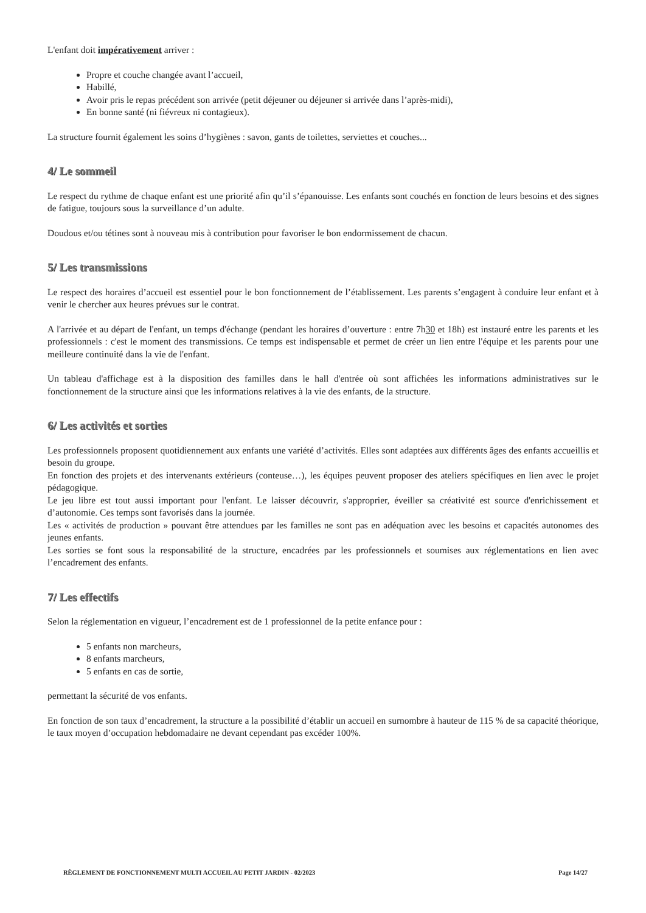L'enfant doit impérativement arriver :
Propre et couche changée avant l’accueil,
Habillé,
Avoir pris le repas précédent son arrivée (petit déjeuner ou déjeuner si arrivée dans l’après-midi),
En bonne santé (ni fiévreux ni contagieux).
La structure fournit également les soins d’hygiènes : savon, gants de toilettes, serviettes et couches...
4/ Le sommeil
Le respect du rythme de chaque enfant est une priorité afin qu’il s’épanouisse. Les enfants sont couchés en fonction de leurs besoins et des signes de fatigue, toujours sous la surveillance d’un adulte.
Doudous et/ou tétines sont à nouveau mis à contribution pour favoriser le bon endormissement de chacun.
5/ Les transmissions
Le respect des horaires d’accueil est essentiel pour le bon fonctionnement de l’établissement. Les parents s’engagent à conduire leur enfant et à venir le chercher aux heures prévues sur le contrat.
A l'arrivée et au départ de l'enfant, un temps d'échange (pendant les horaires d’ouverture : entre 7h30 et 18h) est instauré entre les parents et les professionnels : c'est le moment des transmissions. Ce temps est indispensable et permet de créer un lien entre l'équipe et les parents pour une meilleure continuité dans la vie de l'enfant.
Un tableau d'affichage est à la disposition des familles dans le hall d'entrée où sont affichées les informations administratives sur le fonctionnement de la structure ainsi que les informations relatives à la vie des enfants, de la structure.
6/ Les activités et sorties
Les professionnels proposent quotidiennement aux enfants une variété d’activités. Elles sont adaptées aux différents âges des enfants accueillis et besoin du groupe.
En fonction des projets et des intervenants extérieurs (conteuse…), les équipes peuvent proposer des ateliers spécifiques en lien avec le projet pédagogique.
Le jeu libre est tout aussi important pour l'enfant. Le laisser découvrir, s'approprier, éveiller sa créativité est source d'enrichissement et d’autonomie. Ces temps sont favorisés dans la journée.
Les « activités de production » pouvant être attendues par les familles ne sont pas en adéquation avec les besoins et capacités autonomes des jeunes enfants.
Les sorties se font sous la responsabilité de la structure, encadrées par les professionnels et soumises aux réglementations en lien avec l’encadrement des enfants.
7/ Les effectifs
Selon la réglementation en vigueur, l’encadrement est de 1 professionnel de la petite enfance pour :
5 enfants non marcheurs,
8 enfants marcheurs,
5 enfants en cas de sortie,
permettant la sécurité de vos enfants.
En fonction de son taux d’encadrement, la structure a la possibilité d’établir un accueil en surnombre à hauteur de 115 % de sa capacité théorique, le taux moyen d’occupation hebdomadaire ne devant cependant pas excéder 100%.
RÈGLEMENT DE FONCTIONNEMENT MULTI ACCUEIL AU PETIT JARDIN - 02/2023 Page 14/27